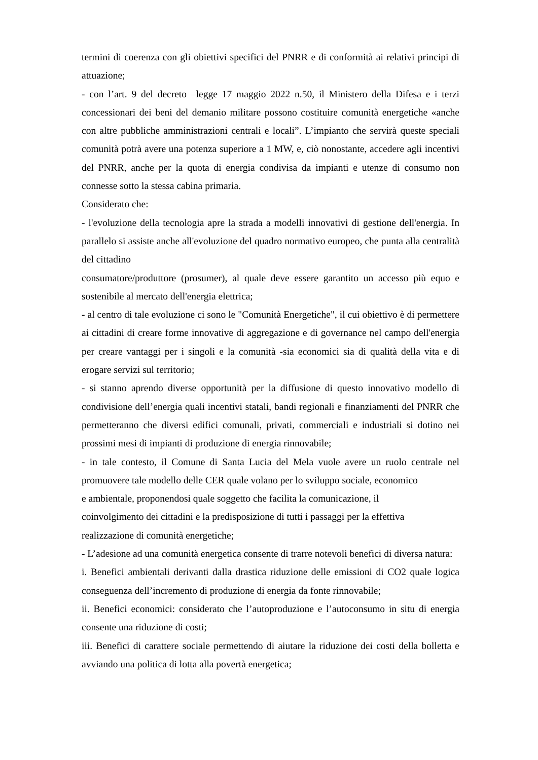termini di coerenza con gli obiettivi specifici del PNRR e di conformità ai relativi principi di attuazione;
- con l’art. 9 del decreto –legge 17 maggio 2022 n.50, il Ministero della Difesa e i terzi concessionari dei beni del demanio militare possono costituire comunità energetiche «anche con altre pubbliche amministrazioni centrali e locali”. L’impianto che servirà queste speciali comunità potrà avere una potenza superiore a 1 MW, e, ciò nonostante, accedere agli incentivi del PNRR, anche per la quota di energia condivisa da impianti e utenze di consumo non connesse sotto la stessa cabina primaria.
Considerato che:
- l'evoluzione della tecnologia apre la strada a modelli innovativi di gestione dell'energia. In parallelo si assiste anche all'evoluzione del quadro normativo europeo, che punta alla centralità del cittadino
consumatore/produttore (prosumer), al quale deve essere garantito un accesso più equo e sostenibile al mercato dell'energia elettrica;
- al centro di tale evoluzione ci sono le "Comunità Energetiche", il cui obiettivo è di permettere ai cittadini di creare forme innovative di aggregazione e di governance nel campo dell'energia per creare vantaggi per i singoli e la comunità -sia economici sia di qualità della vita e di erogare servizi sul territorio;
- si stanno aprendo diverse opportunità per la diffusione di questo innovativo modello di condivisione dell’energia quali incentivi statali, bandi regionali e finanziamenti del PNRR che permetteranno che diversi edifici comunali, privati, commerciali e industriali si dotino nei prossimi mesi di impianti di produzione di energia rinnovabile;
- in tale contesto, il Comune di Santa Lucia del Mela vuole avere un ruolo centrale nel promuovere tale modello delle CER quale volano per lo sviluppo sociale, economico
e ambientale, proponendosi quale soggetto che facilita la comunicazione, il
coinvolgimento dei cittadini e la predisposizione di tutti i passaggi per la effettiva
realizzazione di comunità energetiche;
- L’adesione ad una comunità energetica consente di trarre notevoli benefici di diversa natura:
i. Benefici ambientali derivanti dalla drastica riduzione delle emissioni di CO2 quale logica conseguenza dell’incremento di produzione di energia da fonte rinnovabile;
ii. Benefici economici: considerato che l’autoproduzione e l’autoconsumo in situ di energia consente una riduzione di costi;
iii. Benefici di carattere sociale permettendo di aiutare la riduzione dei costi della bolletta e avviando una politica di lotta alla povertà energetica;